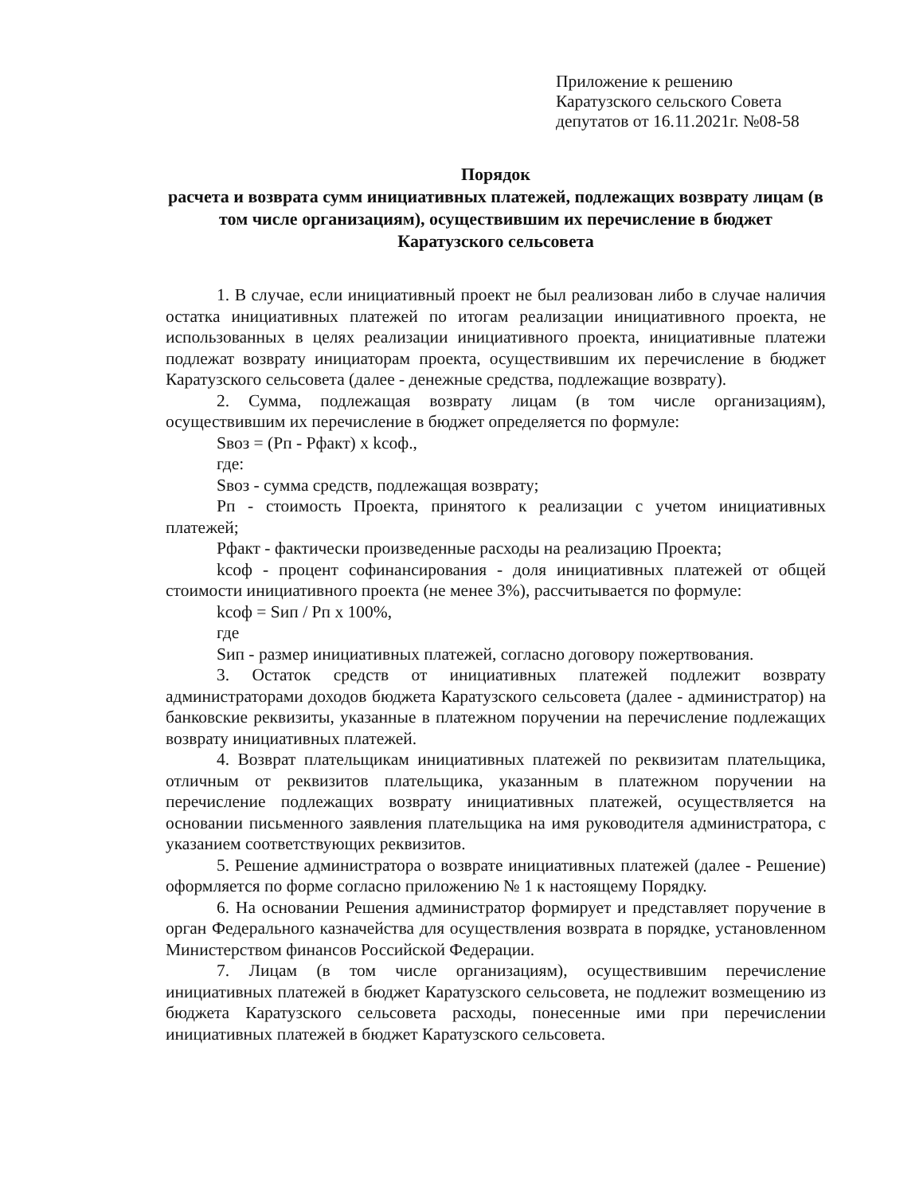Приложение к решению
Каратузского сельского Совета
депутатов от 16.11.2021г. №08-58
Порядок
расчета и возврата сумм инициативных платежей, подлежащих возврату лицам (в том числе организациям), осуществившим их перечисление в бюджет Каратузского сельсовета
1. В случае, если инициативный проект не был реализован либо в случае наличия остатка инициативных платежей по итогам реализации инициативного проекта, не использованных в целях реализации инициативного проекта, инициативные платежи подлежат возврату инициаторам проекта, осуществившим их перечисление в бюджет Каратузского сельсовета (далее - денежные средства, подлежащие возврату).
2. Сумма, подлежащая возврату лицам (в том числе организациям), осуществившим их перечисление в бюджет определяется по формуле:
Sвоз = (Рп - Рфакт) x kсоф.,
где:
Sвоз - сумма средств, подлежащая возврату;
Рп - стоимость Проекта, принятого к реализации с учетом инициативных платежей;
Рфакт - фактически произведенные расходы на реализацию Проекта;
kсоф - процент софинансирования - доля инициативных платежей от общей стоимости инициативного проекта (не менее 3%), рассчитывается по формуле:
kсоф = Sип / Рп x 100%,
где
Sип - размер инициативных платежей, согласно договору пожертвования.
3. Остаток средств от инициативных платежей подлежит возврату администраторами доходов бюджета Каратузского сельсовета (далее - администратор) на банковские реквизиты, указанные в платежном поручении на перечисление подлежащих возврату инициативных платежей.
4. Возврат плательщикам инициативных платежей по реквизитам плательщика, отличным от реквизитов плательщика, указанным в платежном поручении на перечисление подлежащих возврату инициативных платежей, осуществляется на основании письменного заявления плательщика на имя руководителя администратора, с указанием соответствующих реквизитов.
5. Решение администратора о возврате инициативных платежей (далее - Решение) оформляется по форме согласно приложению № 1 к настоящему Порядку.
6. На основании Решения администратор формирует и представляет поручение в орган Федерального казначейства для осуществления возврата в порядке, установленном Министерством финансов Российской Федерации.
7. Лицам (в том числе организациям), осуществившим перечисление инициативных платежей в бюджет Каратузского сельсовета, не подлежит возмещению из бюджета Каратузского сельсовета расходы, понесенные ими при перечислении инициативных платежей в бюджет Каратузского сельсовета.